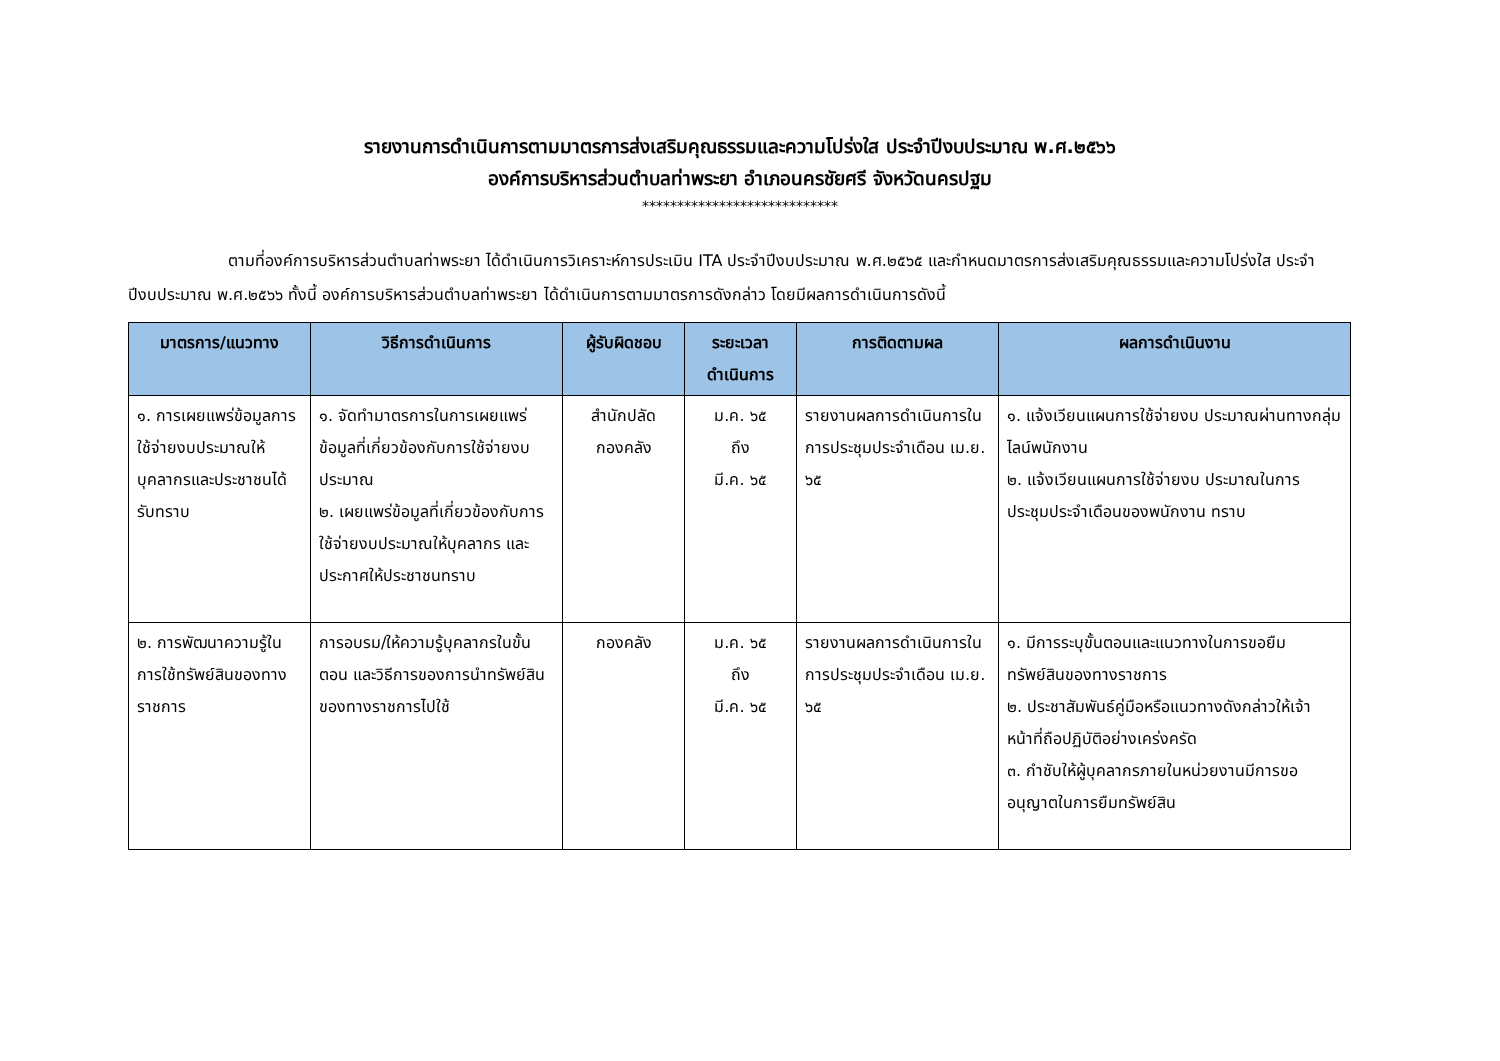รายงานการดำเนินการตามมาตรการส่งเสริมคุณธรรมและความโปร่งใส ประจำปีงบประมาณ พ.ศ.๒๕๖๖
องค์การบริหารส่วนตำบลท่าพระยา อำเภอนครชัยศรี จังหวัดนครปฐม
****************************
ตามที่องค์การบริหารส่วนตำบลท่าพระยา ได้ดำเนินการวิเคราะห์การประเมิน ITA ประจำปีงบประมาณ พ.ศ.๒๕๖๕ และกำหนดมาตรการส่งเสริมคุณธรรมและความโปร่งใส ประจำปีงบประมาณ พ.ศ.๒๕๖๖ ทั้งนี้ องค์การบริหารส่วนตำบลท่าพระยา ได้ดำเนินการตามมาตรการดังกล่าว โดยมีผลการดำเนินการดังนี้
| มาตรการ/แนวทาง | วิธีการดำเนินการ | ผู้รับผิดชอบ | ระยะเวลาดำเนินการ | การติดตามผล | ผลการดำเนินงาน |
| --- | --- | --- | --- | --- | --- |
| ๑. การเผยแพร่ข้อมูลการใช้จ่ายงบประมาณให้บุคลากรและประชาชนได้รับทราบ | ๑. จัดทำมาตรการในการเผยแพร่ข้อมูลที่เกี่ยวข้องกับการใช้จ่ายงบประมาณ ๒. เผยแพร่ข้อมูลที่เกี่ยวข้องกับการใช้จ่ายงบประมาณให้บุคลากร และประกาศให้ประชาชนทราบ | สำนักปลัด กองคลัง | ม.ค. ๖๕ ถึง มี.ค. ๖๕ | รายงานผลการดำเนินการในการประชุมประจำเดือน เม.ย. ๖๕ | ๑. แจ้งเวียนแผนการใช้จ่ายงบ ประมาณผ่านทางกลุ่มไลน์พนักงาน ๒. แจ้งเวียนแผนการใช้จ่ายงบ ประมาณในการประชุมประจำเดือนของพนักงาน ทราบ |
| ๒. การพัฒนาความรู้ในการใช้ทรัพย์สินของทางราชการ | การอบรม/ให้ความรู้บุคลากรในขั้นตอน และวิธีการของการนำทรัพย์สินของทางราชการไปใช้ | กองคลัง | ม.ค. ๖๕ ถึง มี.ค. ๖๕ | รายงานผลการดำเนินการในการประชุมประจำเดือน เม.ย. ๖๕ | ๑. มีการระบุขั้นตอนและแนวทางในการขอยืมทรัพย์สินของทางราชการ ๒. ประชาสัมพันธ์คู่มือหรือแนวทางดังกล่าวให้เจ้าหน้าที่ถือปฏิบัติอย่างเคร่งครัด ๓. กำชับให้ผู้บุคลากรภายในหน่วยงานมีการขออนุญาตในการยืมทรัพย์สิน |